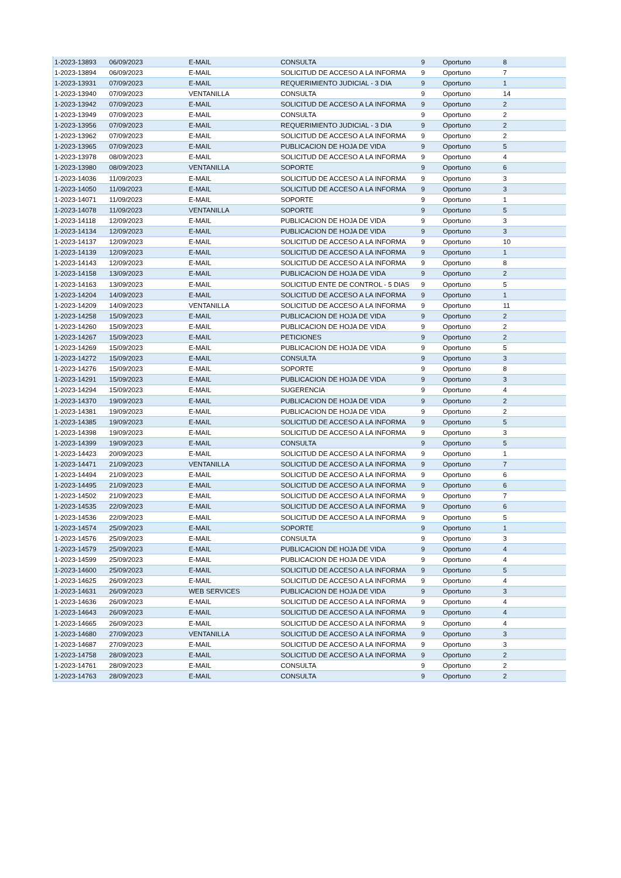| 1-2023-13893 | 06/09/2023 | E-MAIL | CONSULTA | 9 | Oportuno | 8 |
| 1-2023-13894 | 06/09/2023 | E-MAIL | SOLICITUD DE ACCESO A LA INFORMA | 9 | Oportuno | 7 |
| 1-2023-13931 | 07/09/2023 | E-MAIL | REQUERIMIENTO JUDICIAL - 3 DIA | 9 | Oportuno | 1 |
| 1-2023-13940 | 07/09/2023 | VENTANILLA | CONSULTA | 9 | Oportuno | 14 |
| 1-2023-13942 | 07/09/2023 | E-MAIL | SOLICITUD DE ACCESO A LA INFORMA | 9 | Oportuno | 2 |
| 1-2023-13949 | 07/09/2023 | E-MAIL | CONSULTA | 9 | Oportuno | 2 |
| 1-2023-13956 | 07/09/2023 | E-MAIL | REQUERIMIENTO JUDICIAL - 3 DIA | 9 | Oportuno | 2 |
| 1-2023-13962 | 07/09/2023 | E-MAIL | SOLICITUD DE ACCESO A LA INFORMA | 9 | Oportuno | 2 |
| 1-2023-13965 | 07/09/2023 | E-MAIL | PUBLICACION DE HOJA DE VIDA | 9 | Oportuno | 5 |
| 1-2023-13978 | 08/09/2023 | E-MAIL | SOLICITUD DE ACCESO A LA INFORMA | 9 | Oportuno | 4 |
| 1-2023-13980 | 08/09/2023 | VENTANILLA | SOPORTE | 9 | Oportuno | 6 |
| 1-2023-14036 | 11/09/2023 | E-MAIL | SOLICITUD DE ACCESO A LA INFORMA | 9 | Oportuno | 3 |
| 1-2023-14050 | 11/09/2023 | E-MAIL | SOLICITUD DE ACCESO A LA INFORMA | 9 | Oportuno | 3 |
| 1-2023-14071 | 11/09/2023 | E-MAIL | SOPORTE | 9 | Oportuno | 1 |
| 1-2023-14078 | 11/09/2023 | VENTANILLA | SOPORTE | 9 | Oportuno | 5 |
| 1-2023-14118 | 12/09/2023 | E-MAIL | PUBLICACION DE HOJA DE VIDA | 9 | Oportuno | 3 |
| 1-2023-14134 | 12/09/2023 | E-MAIL | PUBLICACION DE HOJA DE VIDA | 9 | Oportuno | 3 |
| 1-2023-14137 | 12/09/2023 | E-MAIL | SOLICITUD DE ACCESO A LA INFORMA | 9 | Oportuno | 10 |
| 1-2023-14139 | 12/09/2023 | E-MAIL | SOLICITUD DE ACCESO A LA INFORMA | 9 | Oportuno | 1 |
| 1-2023-14143 | 12/09/2023 | E-MAIL | SOLICITUD DE ACCESO A LA INFORMA | 9 | Oportuno | 8 |
| 1-2023-14158 | 13/09/2023 | E-MAIL | PUBLICACION DE HOJA DE VIDA | 9 | Oportuno | 2 |
| 1-2023-14163 | 13/09/2023 | E-MAIL | SOLICITUD ENTE DE CONTROL - 5 DIAS | 9 | Oportuno | 5 |
| 1-2023-14204 | 14/09/2023 | E-MAIL | SOLICITUD DE ACCESO A LA INFORMA | 9 | Oportuno | 1 |
| 1-2023-14209 | 14/09/2023 | VENTANILLA | SOLICITUD DE ACCESO A LA INFORMA | 9 | Oportuno | 11 |
| 1-2023-14258 | 15/09/2023 | E-MAIL | PUBLICACION DE HOJA DE VIDA | 9 | Oportuno | 2 |
| 1-2023-14260 | 15/09/2023 | E-MAIL | PUBLICACION DE HOJA DE VIDA | 9 | Oportuno | 2 |
| 1-2023-14267 | 15/09/2023 | E-MAIL | PETICIONES | 9 | Oportuno | 2 |
| 1-2023-14269 | 15/09/2023 | E-MAIL | PUBLICACION DE HOJA DE VIDA | 9 | Oportuno | 5 |
| 1-2023-14272 | 15/09/2023 | E-MAIL | CONSULTA | 9 | Oportuno | 3 |
| 1-2023-14276 | 15/09/2023 | E-MAIL | SOPORTE | 9 | Oportuno | 8 |
| 1-2023-14291 | 15/09/2023 | E-MAIL | PUBLICACION DE HOJA DE VIDA | 9 | Oportuno | 3 |
| 1-2023-14294 | 15/09/2023 | E-MAIL | SUGERENCIA | 9 | Oportuno | 4 |
| 1-2023-14370 | 19/09/2023 | E-MAIL | PUBLICACION DE HOJA DE VIDA | 9 | Oportuno | 2 |
| 1-2023-14381 | 19/09/2023 | E-MAIL | PUBLICACION DE HOJA DE VIDA | 9 | Oportuno | 2 |
| 1-2023-14385 | 19/09/2023 | E-MAIL | SOLICITUD DE ACCESO A LA INFORMA | 9 | Oportuno | 5 |
| 1-2023-14398 | 19/09/2023 | E-MAIL | SOLICITUD DE ACCESO A LA INFORMA | 9 | Oportuno | 3 |
| 1-2023-14399 | 19/09/2023 | E-MAIL | CONSULTA | 9 | Oportuno | 5 |
| 1-2023-14423 | 20/09/2023 | E-MAIL | SOLICITUD DE ACCESO A LA INFORMA | 9 | Oportuno | 1 |
| 1-2023-14471 | 21/09/2023 | VENTANILLA | SOLICITUD DE ACCESO A LA INFORMA | 9 | Oportuno | 7 |
| 1-2023-14494 | 21/09/2023 | E-MAIL | SOLICITUD DE ACCESO A LA INFORMA | 9 | Oportuno | 6 |
| 1-2023-14495 | 21/09/2023 | E-MAIL | SOLICITUD DE ACCESO A LA INFORMA | 9 | Oportuno | 6 |
| 1-2023-14502 | 21/09/2023 | E-MAIL | SOLICITUD DE ACCESO A LA INFORMA | 9 | Oportuno | 7 |
| 1-2023-14535 | 22/09/2023 | E-MAIL | SOLICITUD DE ACCESO A LA INFORMA | 9 | Oportuno | 6 |
| 1-2023-14536 | 22/09/2023 | E-MAIL | SOLICITUD DE ACCESO A LA INFORMA | 9 | Oportuno | 5 |
| 1-2023-14574 | 25/09/2023 | E-MAIL | SOPORTE | 9 | Oportuno | 1 |
| 1-2023-14576 | 25/09/2023 | E-MAIL | CONSULTA | 9 | Oportuno | 3 |
| 1-2023-14579 | 25/09/2023 | E-MAIL | PUBLICACION DE HOJA DE VIDA | 9 | Oportuno | 4 |
| 1-2023-14599 | 25/09/2023 | E-MAIL | PUBLICACION DE HOJA DE VIDA | 9 | Oportuno | 4 |
| 1-2023-14600 | 25/09/2023 | E-MAIL | SOLICITUD DE ACCESO A LA INFORMA | 9 | Oportuno | 5 |
| 1-2023-14625 | 26/09/2023 | E-MAIL | SOLICITUD DE ACCESO A LA INFORMA | 9 | Oportuno | 4 |
| 1-2023-14631 | 26/09/2023 | WEB SERVICES | PUBLICACION DE HOJA DE VIDA | 9 | Oportuno | 3 |
| 1-2023-14636 | 26/09/2023 | E-MAIL | SOLICITUD DE ACCESO A LA INFORMA | 9 | Oportuno | 4 |
| 1-2023-14643 | 26/09/2023 | E-MAIL | SOLICITUD DE ACCESO A LA INFORMA | 9 | Oportuno | 4 |
| 1-2023-14665 | 26/09/2023 | E-MAIL | SOLICITUD DE ACCESO A LA INFORMA | 9 | Oportuno | 4 |
| 1-2023-14680 | 27/09/2023 | VENTANILLA | SOLICITUD DE ACCESO A LA INFORMA | 9 | Oportuno | 3 |
| 1-2023-14687 | 27/09/2023 | E-MAIL | SOLICITUD DE ACCESO A LA INFORMA | 9 | Oportuno | 3 |
| 1-2023-14758 | 28/09/2023 | E-MAIL | SOLICITUD DE ACCESO A LA INFORMA | 9 | Oportuno | 2 |
| 1-2023-14761 | 28/09/2023 | E-MAIL | CONSULTA | 9 | Oportuno | 2 |
| 1-2023-14763 | 28/09/2023 | E-MAIL | CONSULTA | 9 | Oportuno | 2 |